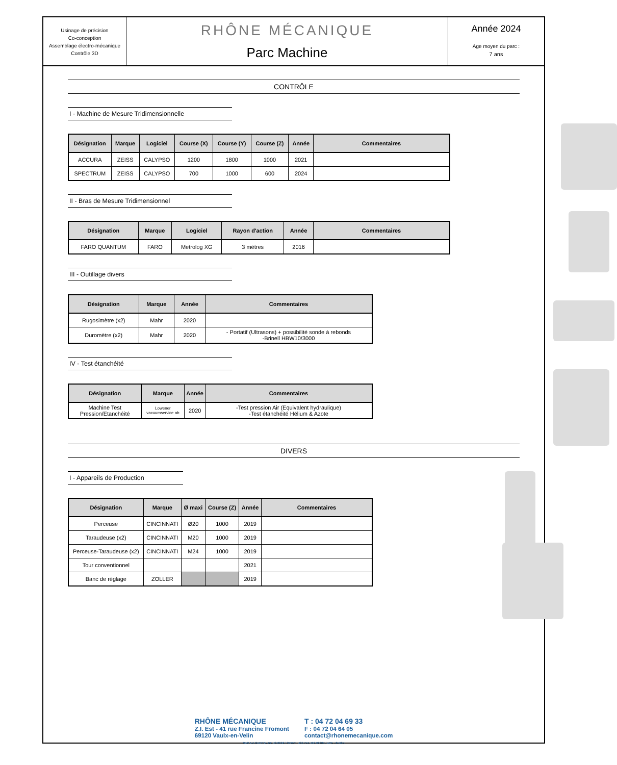Usinage de précision
Co-conception
Assemblage électro-mécanique
Contrôle 3D
RHÔNE MÉCANIQUE
Parc Machine
Année 2024
Age moyen du parc :
7 ans
CONTRÔLE
I - Machine de Mesure Tridimensionnelle
| Désignation | Marque | Logiciel | Course (X) | Course (Y) | Course (Z) | Année | Commentaires |
| --- | --- | --- | --- | --- | --- | --- | --- |
| ACCURA | ZEISS | CALYPSO | 1200 | 1800 | 1000 | 2021 | |
| SPECTRUM | ZEISS | CALYPSO | 700 | 1000 | 600 | 2024 | |
II - Bras de Mesure Tridimensionnel
| Désignation | Marque | Logiciel | Rayon d'action | Année | Commentaires |
| --- | --- | --- | --- | --- | --- |
| FARO QUANTUM | FARO | Metrolog XG | 3 mètres | 2016 | |
III - Outillage divers
| Désignation | Marque | Année | Commentaires |
| --- | --- | --- | --- |
| Rugosimètre (x2) | Mahr | 2020 | |
| Duromètre (x2) | Mahr | 2020 | - Portatif (Ultrasons) + possibilité sonde à rebonds -Brinell HBW10/3000 |
IV - Test étanchéité
| Désignation | Marque | Année | Commentaires |
| --- | --- | --- | --- |
| Machine Test Pression/Etanchéité | Lowener vacuumservice ab | 2020 | -Test pression Air (Equivalent hydraulique) -Test étanchéité Hélium & Azote |
DIVERS
I - Appareils de Production
| Désignation | Marque | Ø maxi | Course (Z) | Année | Commentaires |
| --- | --- | --- | --- | --- | --- |
| Perceuse | CINCINNATI | Ø20 | 1000 | 2019 | |
| Taraudeuse (x2) | CINCINNATI | M20 | 1000 | 2019 | |
| Perceuse-Taraudeuse (x2) | CINCINNATI | M24 | 1000 | 2019 | |
| Tour conventionnel | | | | 2021 | |
| Banc de réglage | ZOLLER | | | 2019 | |
RHÔNE MÉCANIQUE
Z.I. Est - 41 rue Francine Fromont
69120 Vaulx-en-Velin
T : 04 72 04 69 33
F : 04 72 04 64 05
contact@rhonemecanique.com
SAS AU CAPITAL DE 40.000€ / SIRET : 439 751 496 00027 / APE : 2562B